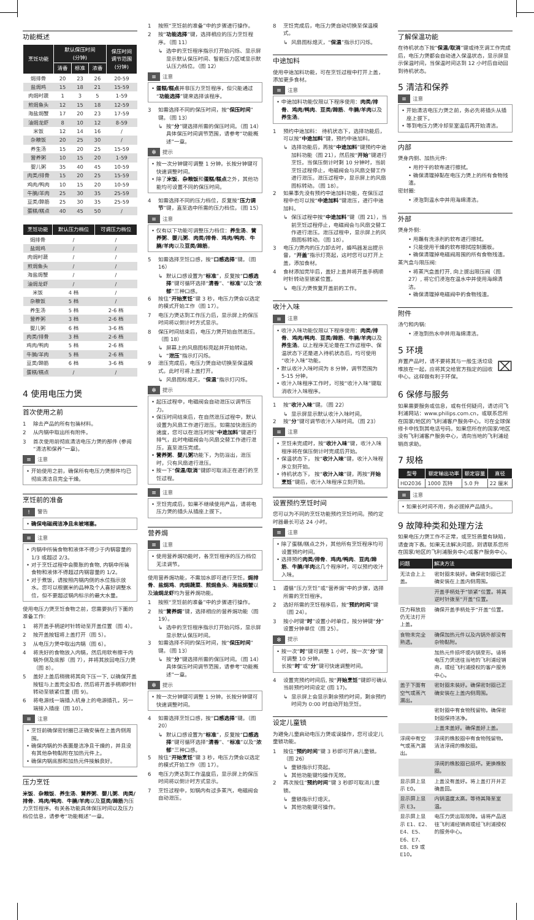功能概述
| 烹饪功能 | 默认保压时间 (分钟) | | | 保压时间 调节范围 (分钟) |
| --- | --- | --- | --- | --- |
| | 清香 | 标准 | 浓香 | |
| 焗排骨 | 20 | 23 | 26 | 20-59 |
| 盐焗鸡 | 15 | 18 | 21 | 15-59 |
| 肉焗时蔬 | 1 | 3 | 5 | 1-59 |
| 煎焗鱼头 | 12 | 15 | 18 | 12-59 |
| 海盐焗蟹 | 17 | 20 | 23 | 17-59 |
| 油焗龙虾 | 8 | 10 | 12 | 8-59 |
| 米饭 | 12 | 14 | 16 | / |
| 杂粮饭 | 20 | 25 | 30 | / |
| 养生汤 | 15 | 20 | 25 | 15-59 |
| 营养粥 | 10 | 15 | 20 | 1-59 |
| 婴儿粥 | 35 | 40 | 45 | 10-59 |
| 肉类/排骨 | 15 | 20 | 25 | 15-59 |
| 鸡肉/鸭肉 | 10 | 15 | 20 | 10-59 |
| 牛腩/羊肉 | 25 | 30 | 35 | 25-59 |
| 豆类/蹄筋 | 25 | 30 | 35 | 25-59 |
| 蛋糕/糕点 | 40 | 45 | 50 | / |
| 烹饪功能 | 默认压力档位 | 可调压力档位 |
| --- | --- | --- |
| 焗排骨 | / | / |
| 盐焗鸡 | / | / |
| 肉焗时蔬 | / | / |
| 煎焗鱼头 | / | / |
| 海盐焗蟹 | / | / |
| 油焗龙虾 | / | / |
| 米饭 | 4 档 | / |
| 杂粮饭 | 5 档 | / |
| 养生汤 | 5 档 | 2-6 档 |
| 营养粥 | 3 档 | 2-6 档 |
| 婴儿粥 | 6 档 | 3-6 档 |
| 肉类/排骨 | 3 档 | 2-6 档 |
| 鸡肉/鸭肉 | 5 档 | 2-6 档 |
| 牛腩/羊肉 | 5 档 | 2-6 档 |
| 豆类/蹄筋 | 6 档 | 3-6 档 |
| 蛋糕/糕点 | / | / |
4 使用电压力煲
首次使用之前
1 除去产品的所有包装材料。
2 从内锅中取出所有附件。
3 首次使用前彻底清洁电压力煲的部件 (参阅“清洁和保养”一章)。
≡ 注意
• 开始使用之前，确保所有电压力煲部件均已彻底清洁且完全干燥。
烹饪前的准备
! 警告
• 确保电磁阀洁净且未被堵塞。
≡ 注意
• 内锅中所装食物和液体不得少于内锅容量的 1/3 或超过 2/3。
• 对于烹饪过程中会膨胀的食物, 内锅中所装食物和液体不得超过内锅容量的 1/2。
• 对于煮饭，请按照内锅内侧的水位指示放水。您可以根据米的品种及个人喜好调整水位，但不要超过锅内标示的最大水量。
使用电压力煲烹饪食物之前，您需要执行下面的准备工作:
1 将开盖手柄逆时针转动至开盖位置（图 4）。
2 按开盖按钮将上盖打开（图 5）。
3 从电压力煲中取出内锅（图 6）。
4 将洗好的食物放入内锅，然后用软布擦干内锅外侧及底部（图 7），并将其放回电压力煲（图 8）。
5 盖好上盖后稍微将其向下压一下, 以确保开盖按钮与上盖完全扣合, 然后将开盖手柄顺时针转动至锁紧位置 (图 9)。
6 将电源线一端插入机身上的电源插孔，另一端接入插座（图 10）。
≡ 注意
• 烹饪前确保密封圈已正确安装在上盖内侧周围。
• 确保内锅的外表面是洁净且干燥的，并且没有其他杂物黏附在加热元件上。
• 确保内锅底部和加热元件接触良好。
压力烹饪
米饭、杂粮饭、养生汤、营养粥、婴儿粥、肉类/排骨、鸡肉/鸭肉、牛腩/羊肉以及豆类/蹄筋为压力烹饪程序。有关各功能具体保压时间以及压力档位信息，请参考“功能概述”一章。
1 按照“烹饪前的准备”中的步骤进行操作。
2 按“功能选择”键，选择相应的压力烹饪程序。（图 11）
↳ 选中的烹饪程序指示灯开始闪烁、显示屏显示默认保压时间、智能压力区域显示默认压力档位。（图 12）
≡ 注意
• 蛋糕/糕点并非压力烹饪程序，但只能通过“功能选择”键来选择该程序。
3 如需选择不同的保压时间，按“保压时间”键。（图 13）
↳ 按“分”键选择所需的保压时间。（图 14）具体保压时间调节范围，请参考“功能概述”一章。
✻ 提示
• 按一次分钟键可调整 1 分钟。长按分钟键可快速调整时间。
• 除了米饭、杂粮饭和蛋糕/糕点之外，其他功能均可设置不同的保压时间。
4 如需选择不同的压力档位，反复按“压力调节”键，直至选中所需的压力档位。（图 15）
≡ 注意
• 仅有以下功能可调整压力档位：养生汤、营养粥、婴儿粥、肉类/排骨、鸡肉/鸭肉、牛腩/羊肉以及豆类/蹄筋。
5 如需选择烹饪口感，按“口感选择”键。（图 16）
↳ 默认口感设置为“标准”，反复按“口感选择”键可循环选择“清香”、“标准”以及“浓郁”三种口感。
6 按住“开始烹饪”键 3 秒，电压力煲会以选定的模式开始工作（图 17）。
7 电压力煲达到工作压力后，显示屏上的保压时间将以倒计时方式显示。
8 保压时间结束后，电压力煲开始自然泄压。（图 18）
↳ 屏幕上的风扇图标亮起并开始转动。
↳ “泄压”指示灯闪烁。
9 泄压完成后，电压力煲自动切换至保温模式。此时可将上盖打开。
↳ 风扇图标熄灭，“保温”指示灯闪烁。
✻ 提示
• 起压过程中，电磁阀会自动泄压以调节压力。
• 保压时间结束后，在自然泄压过程中，默认设置为风扇工作进行泄压。如需加快泄压的速度，您可以在泄压时按“中途加料”键进行排气，此时电磁阀会与风扇交替工作进行泄压，直至泄压完成。
• 营养粥、婴儿粥功能下，为防溢出，泄压时，只有风扇进行泄压。
• 按一下“保温/取消”键即可取消正在进行的烹饪过程。
≡ 注意
• 烹饪完成后，如果不继续使用产品，请将电压力煲的插头从插座上拔下。
营养焗
≡ 注意
• 使用营养焗功能时，各烹饪程序的压力档位无法调节。
使用营养焗功能，不需加水即可进行烹饪。焗排骨、盐焗鸡、肉焗蔬菜、煎焗鱼头、海盐焗蟹以及油焗龙虾均为营养焗功能。
1 按照“烹饪前的准备”中的步骤进行操作。
2 按“营养焗”键，选择相应的营养焗功能（图 19）。
↳ 选中的烹饪程序指示灯开始闪烁，显示屏显示默认保压时间。
3 如需选择不同的保压时间，按“保压时间”键。（图 13）
↳ 按“分”键选择所需的保压时间。（图 14）具体保压时间调节范围，请参考“功能概述”一章。
✻ 提示
• 按一次分钟键可调整 1 分钟。长按分钟键可快速调整时间。
4 如需选择烹饪口感，按“口感选择”键。（图 20）
↳ 默认口感设置为“标准”，反复按“口感选择”键可循环选择“清香”、“标准”以及“浓郁”三种口感。
5 按住“开始烹饪”键 3 秒，电压力煲会以选定的模式开始工作（图 17）。
6 电压力煲达到工作温度后，显示屏上的保压时间将以倒计时方式显示。
7 烹饪过程中，如锅内有过多蒸汽，电磁阀会自动泄压。
8 烹饪完成后，电压力煲自动切换至保温模式。
↳ 风扇图标熄灭，“保温”指示灯闪烁。
中途加料
使用中途加料功能，可在烹饪过程中打开上盖，添加更多食材。
≡ 注意
• 中途加料功能仅限以下程序使用：肉类/排骨、鸡肉/鸭肉、豆类/蹄筋、牛腩/羊肉以及养生汤。
1 预约中途加料： 待机状态下，选择功能后，可以按“中途加料”键，预约中途加料。
↳ 选择功能后，再按“中途加料”键预约中途加料功能（图 21），然后按“开始”键进行烹饪。当保压倒计时剩 10 分钟时，当前烹饪过程停止，电磁阀会与风扇交替工作进行泄压。泄压过程中，显示屏上的风扇图标转动。（图 18）。
2 如果事先没有预约中途加料功能，在保压过程中也可以按“中途加料”键泄压，进行中途加料。
↳ 保压过程中按“中途加料”键（图 21），当前烹饪过程停止，电磁阀会与风扇交替工作进行泄压。泄压过程中，显示屏上的风扇图标转动。（图 18）。
3 电压力煲内的压力卸去时，蜂鸣器发出提示音，“开盖”指示灯亮起，这时您可以打开上盖，添加食材。
4 食材添加完毕后，盖好上盖并将开盖手柄顺时针转动至锁紧位置。
↳ 电压力煲恢复开盖前的工作。
收汁入味
≡ 注意
• 收汁入味功能仅限以下程序使用：肉类/排骨、鸡肉/鸭肉、豆类/蹄筋、牛腩/羊肉以及养生汤。以上程序无论是在工作过程中、保温状态下还是进入待机状态后，均可使用“收汁入味”功能。
• 默认收汁入味时间为 8 分钟，调节范围为 5-15 分钟。
• 收汁入味程序工作时，可按“收汁入味”键取消收汁入味程序。
1 按“收汁入味”键。（图 22）
↳ 显示屏显示默认收汁入味时间。
2 按“分”键可调节收汁入味时间。（图 23）
≡ 注意
• 烹饪未完成时，按“收汁入味”键，收汁入味程序将在保压倒计时完成后开始。
• 保温状态下， 按“收汁入味”键，收汁入味程序立刻开始。
• 待机状态下， 按“收汁入味”键，再按“开始烹饪”键后，收汁入味程序立刻开始。
设置预约烹饪时间
您可以为不同的烹饪功能预约烹饪时间。预约定时器最长可达 24 小时。
≡ 注意
• 除了蛋糕/糕点之外，其他所有烹饪程序均可设置预约时间。
• 选择预约肉类/排骨、鸡肉/鸭肉、豆肉/蹄筋、牛腩/羊肉这几个程序时，可以预约收汁入味。
1 遵循“压力烹饪”或“营养焗”中的步骤，选择所需的烹饪程序。
2 选好所需的烹饪程序后，按“预约时间”键（图 24）。
3 按小时键“时”设置小时单位，按分钟键“分”设置分钟单位（图 25）。
✻ 提示
• 按一次“时”键可调整 1 小时，按一次“分”键可调整 10 分钟。
长按“时”或“分”键可快速调整时间。
4 设置完预约时间后, 按“开始烹饪”键即可确认当前预约时间设定 (图 17)。
↳ 显示屏上会显示剩余预约时间，剩余预约时间为 0:00 时自动开始烹饪。
设定儿童锁
为避免儿童启动电压力煲或误操作，您可设定儿童锁功能。
1 按住“预约时间”键 3 秒即可开启儿童锁。（图 26）
↳ 童锁指示灯亮起。
↳ 其他功能键均操作无效。
2 再次按住“预约时间”键 3 秒即可取消儿童锁。
↳ 童锁指示灯熄灭。
↳ 其他功能键可操作。
了解保温功能
在待机状态下按“保温/取消”键或待烹调工作完成后，电压力煲都会自动进入保温状态，显示屏显示保温时间，当保温时间达到 12 小时后自动回到待机状态。
5 清洁和保养
≡ 注意
• 开始清洁电压力煲之前，务必先将插头从插座上拔下。
• 等到电压力煲冷却至室温后再开始清洁。
内部
煲身内侧、加热元件:
• 用拧干的软布进行擦拭。
• 确保清理掉黏在电压力煲上的所有食物残渣。
密封圈:
• 浸泡到温水中并用海绵清洁。
外部
煲身外侧:
• 用蘸有洗涤剂的软布进行擦拭。
• 只能使用干燥的软布擦拭控制面板。
• 确保清理掉电磁阀周围的所有食物残渣。
蒸汽盒与限压阀:
• 将蒸汽盒盖打开, 向上拔出限压阀（图 27）, 将它们浸泡在温水中并使用海绵清洁。
• 确保清理掉电磁阀中的食物残渣。
附件
汤勺和内锅:
• 浸泡到热水中并用海绵清洁。
5 环境
弃置产品时，请不要将其与一般生活垃圾堆放在一起，应将其交给官方指定的回收中心。这样做有利于环保。
⌧
6 保修与服务
如果需要服务或信息，或有任何疑问，请访问飞利浦网站：www.philips.com.cn，或联系您所在国家/地区的飞利浦客户服务中心。可在全球保修卡中找到其电话号码。如果您所在的国家/地区没有飞利浦客户服务中心，请向当地的飞利浦经销商求助。
7 规格
| 型号 | 额定输出功率 | 额定容量 | 直径 |
| --- | --- | --- | --- |
| HD2036 | 1000 瓦特 | 5.0 升 | 22 厘米 |
≡ 注意
• 如果长时间不用，务必拔掉产品插头。
9 故障种类和处理方法
如果电压力煲工作不正常，或烹饪质量有缺陷，请查询下表。如果无法解决问题，则请联系您所在国家/地区的飞利浦服务中心或客户服务中心。
| 问题 | 解决方法 |
| --- | --- |
| 无法合上上盖。 | 密封圈未装好。确保密封圈已正确安装在上盖内侧周围。 |
| | 开盖手柄处于“锁紧“位置。将其逆时针拨至“开盖”位置。 |
| 压力释放后仍无法打开上盖。 | 确保开盖手柄处于“开盖”位置。 |
| 食物未完全熟透。 | 确保加热元件以及内锅外部没有杂物黏附。 |
| | 加热元件损坏或内锅变形。请将电压力煲送往当地的飞利浦经销商，或经飞利浦授权的客户服务中心。 |
| 盖子下面有空气或蒸汽漏出。 | 密封圈未装好。确保密封圈已正确安装在上盖内侧周围。 |
| | 密封圈中有食物残留物。确保密封圈保持洁净。 |
| | 上盖未盖好。确保盖好上盖。 |
| 浮阀中有空气或蒸汽漏出。 | 浮阀的橡胶圈中有食物残留物。清洁浮阀的橡胶圈。 |
| | 浮阀的橡胶圈已损坏。更换橡胶圈。 |
| 显示屏上显示 E0。 | 上盖没有盖好。将上盖打开并正确盖回。 |
| 显示屏上显示 E3。 | 内锅温度太高。等待其降至室温。 |
| 显示屏上显示 E1、E2、E4、E5、E6、E7、E8、E9 或 E10。 | 电压力煲出现故障。请将产品送往飞利浦经销商或经飞利浦授权的服务中心。 |